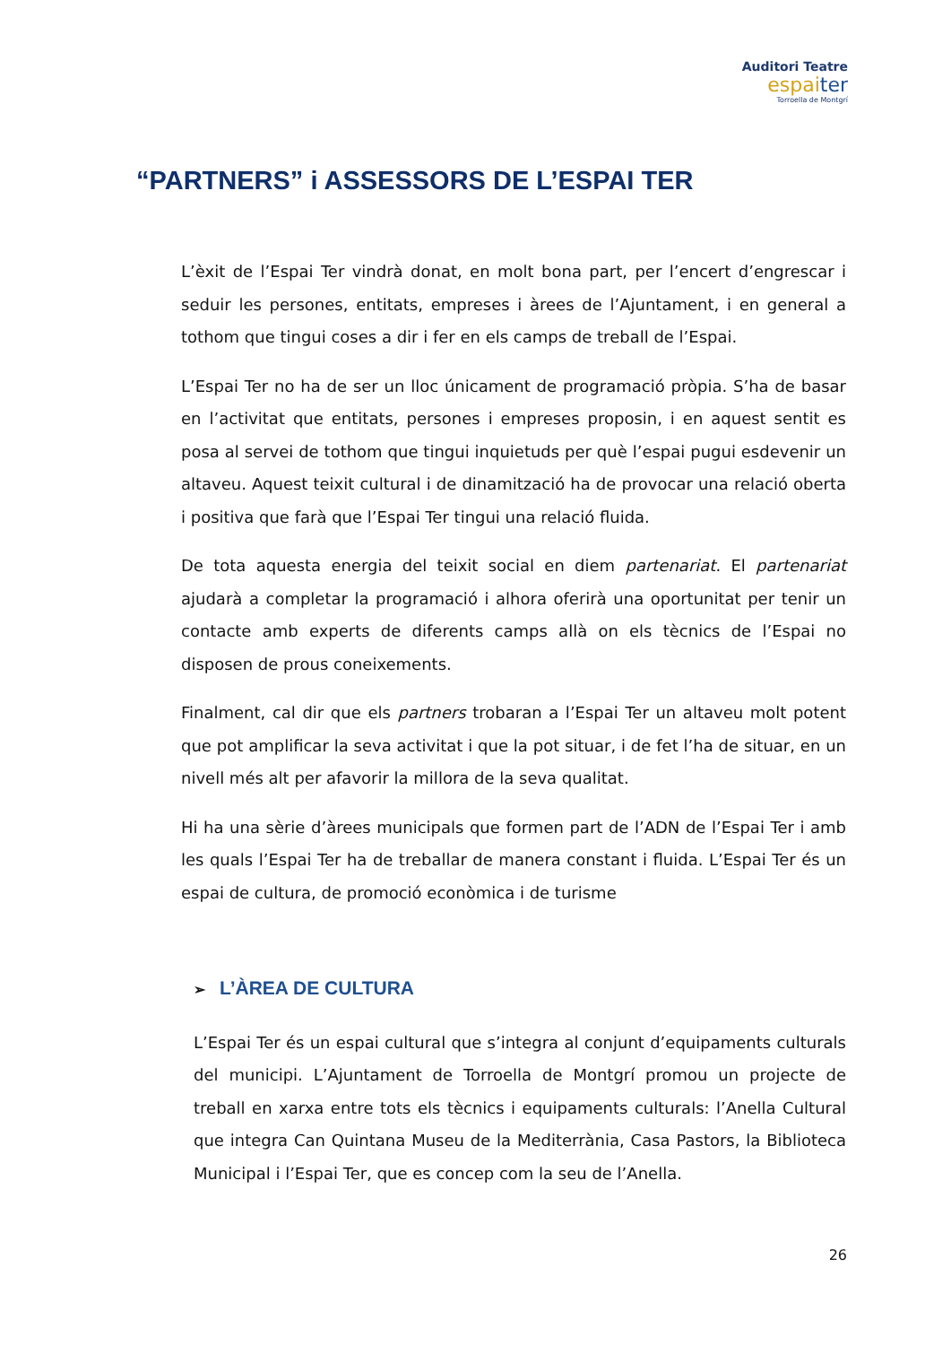Auditori Teatre
espaiter
Torroella de Montgrí
“PARTNERS” i ASSESSORS DE L’ESPAI TER
L’èxit de l’Espai Ter vindrà donat, en molt bona part, per l’encert d’engrescar i seduir les persones, entitats, empreses i àrees de l’Ajuntament, i en general a tothom que tingui coses a dir i fer en els camps de treball de l’Espai.
L’Espai Ter no ha de ser un lloc únicament de programació pròpia. S’ha de basar en l’activitat que entitats, persones i empreses proposin, i en aquest sentit es posa al servei de tothom que tingui inquietuds per què l’espai pugui esdevenir un altaveu. Aquest teixit cultural i de dinamització ha de provocar una relació oberta i positiva que farà que l’Espai Ter tingui una relació fluida.
De tota aquesta energia del teixit social en diem partenariat. El partenariat ajudarà a completar la programació i alhora oferirà una oportunitat per tenir un contacte amb experts de diferents camps allà on els tècnics de l’Espai no disposen de prous coneixements.
Finalment, cal dir que els partners trobaran a l’Espai Ter un altaveu molt potent que pot amplificar la seva activitat i que la pot situar, i de fet l’ha de situar, en un nivell més alt per afavorir la millora de la seva qualitat.
Hi ha una sèrie d’àrees municipals que formen part de l’ADN de l’Espai Ter i amb les quals l’Espai Ter ha de treballar de manera constant i fluida. L’Espai Ter és un espai de cultura, de promoció econòmica i de turisme
➢ L’ÀREA DE CULTURA
L’Espai Ter és un espai cultural que s’integra al conjunt d’equipaments culturals del municipi. L’Ajuntament de Torroella de Montgrí promou un projecte de treball en xarxa entre tots els tècnics i equipaments culturals: l’Anella Cultural que integra Can Quintana Museu de la Mediterrània, Casa Pastors, la Biblioteca Municipal i l’Espai Ter, que es concep com la seu de l’Anella.
26